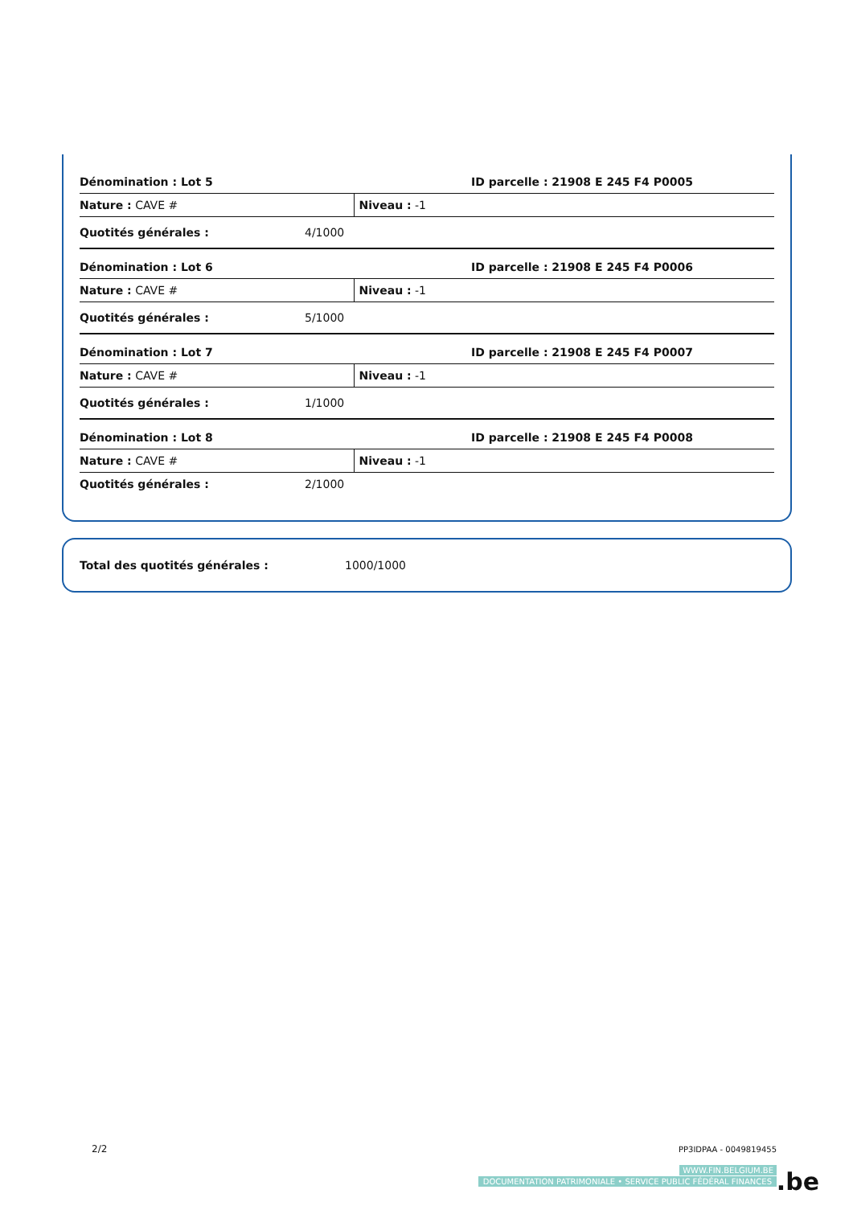| Dénomination : Lot 5 | | ID parcelle : 21908 E 245 F4 P0005 |
| Nature : CAVE # | | Niveau : -1 |
| Quotités générales : | 4/1000 | |
| Dénomination : Lot 6 | | ID parcelle : 21908 E 245 F4 P0006 |
| Nature : CAVE # | | Niveau : -1 |
| Quotités générales : | 5/1000 | |
| Dénomination : Lot 7 | | ID parcelle : 21908 E 245 F4 P0007 |
| Nature : CAVE # | | Niveau : -1 |
| Quotités générales : | 1/1000 | |
| Dénomination : Lot 8 | | ID parcelle : 21908 E 245 F4 P0008 |
| Nature : CAVE # | | Niveau : -1 |
| Quotités générales : | 2/1000 | |
Total des quotités générales : 1000/1000
2/2 PP3IDPAA - 0049819455
WWW.FIN.BELGIUM.BE
DOCUMENTATION PATRIMONIALE • SERVICE PUBLIC FÉDÉRAL FINANCES
.be